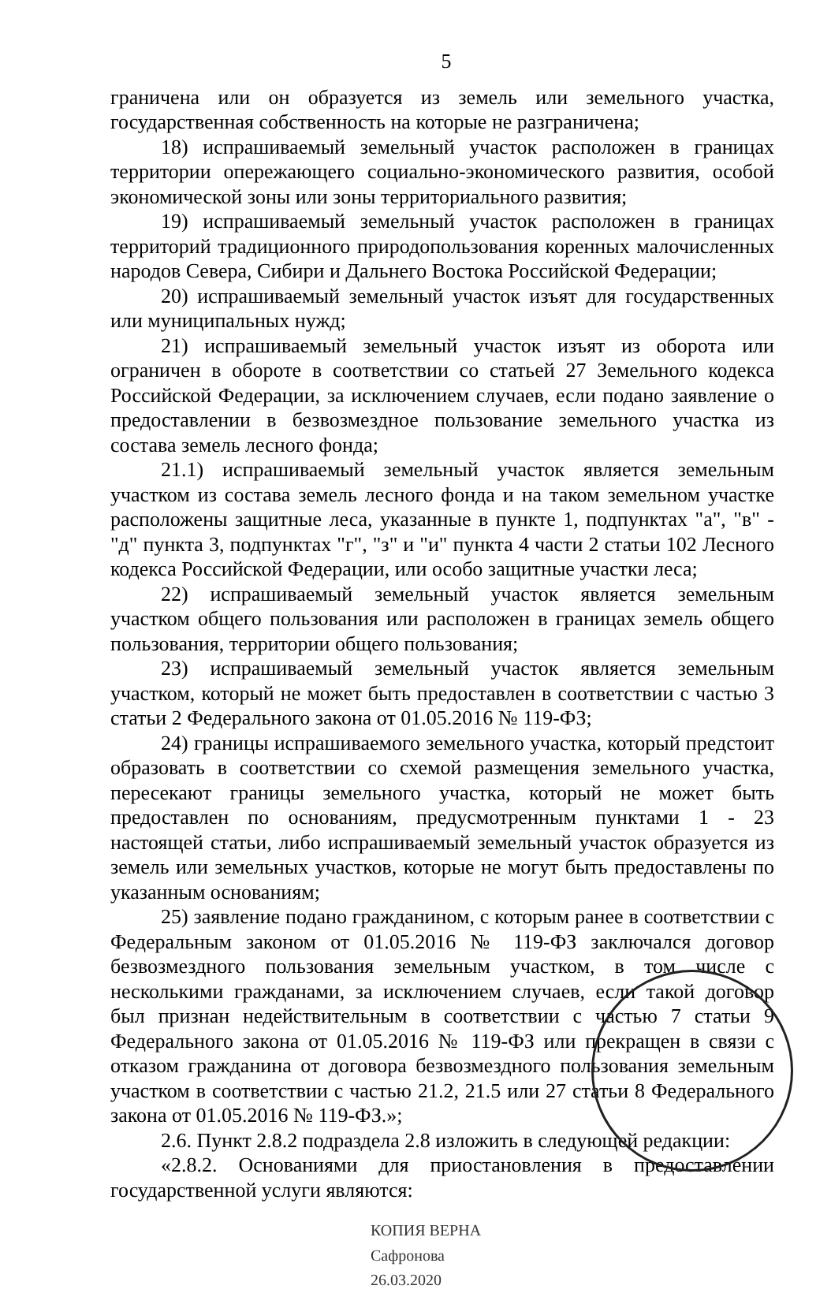5
граничена или он образуется из земель или земельного участка, государственная собственность на которые не разграничена;
18) испрашиваемый земельный участок расположен в границах территории опережающего социально-экономического развития, особой экономической зоны или зоны территориального развития;
19) испрашиваемый земельный участок расположен в границах территорий традиционного природопользования коренных малочисленных народов Севера, Сибири и Дальнего Востока Российской Федерации;
20) испрашиваемый земельный участок изъят для государственных или муниципальных нужд;
21) испрашиваемый земельный участок изъят из оборота или ограничен в обороте в соответствии со статьей 27 Земельного кодекса Российской Федерации, за исключением случаев, если подано заявление о предоставлении в безвозмездное пользование земельного участка из состава земель лесного фонда;
21.1) испрашиваемый земельный участок является земельным участком из состава земель лесного фонда и на таком земельном участке расположены защитные леса, указанные в пункте 1, подпунктах "а", "в" - "д" пункта 3, подпунктах "г", "з" и "и" пункта 4 части 2 статьи 102 Лесного кодекса Российской Федерации, или особо защитные участки леса;
22) испрашиваемый земельный участок является земельным участком общего пользования или расположен в границах земель общего пользования, территории общего пользования;
23) испрашиваемый земельный участок является земельным участком, который не может быть предоставлен в соответствии с частью 3 статьи 2 Федерального закона от 01.05.2016 № 119-ФЗ;
24) границы испрашиваемого земельного участка, который предстоит образовать в соответствии со схемой размещения земельного участка, пересекают границы земельного участка, который не может быть предоставлен по основаниям, предусмотренным пунктами 1 - 23 настоящей статьи, либо испрашиваемый земельный участок образуется из земель или земельных участков, которые не могут быть предоставлены по указанным основаниям;
25) заявление подано гражданином, с которым ранее в соответствии с Федеральным законом от 01.05.2016 № 119-ФЗ заключался договор безвозмездного пользования земельным участком, в том числе с несколькими гражданами, за исключением случаев, если такой договор был признан недействительным в соответствии с частью 7 статьи 9 Федерального закона от 01.05.2016 № 119-ФЗ или прекращен в связи с отказом гражданина от договора безвозмездного пользования земельным участком в соответствии с частью 21.2, 21.5 или 27 статьи 8 Федерального закона от 01.05.2016 № 119-ФЗ.»;
2.6. Пункт 2.8.2 подраздела 2.8 изложить в следующей редакции:
«2.8.2. Основаниями для приостановления в предоставлении государственной услуги являются:
КОПИЯ ВЕРНА
Сафронова
26.03.2020